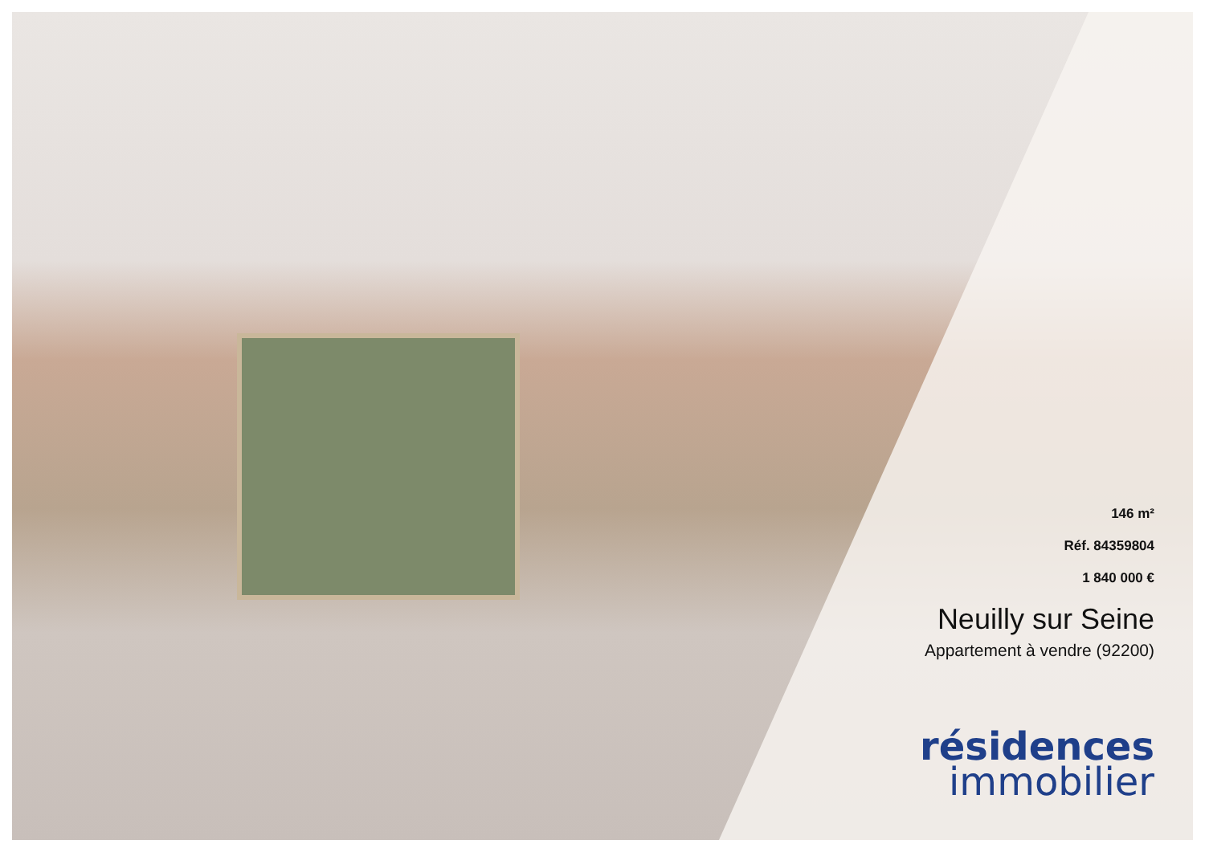146 m²
Réf. 84359804
1 840 000 €
Neuilly sur Seine
Appartement à vendre (92200)
résidences
immobilier